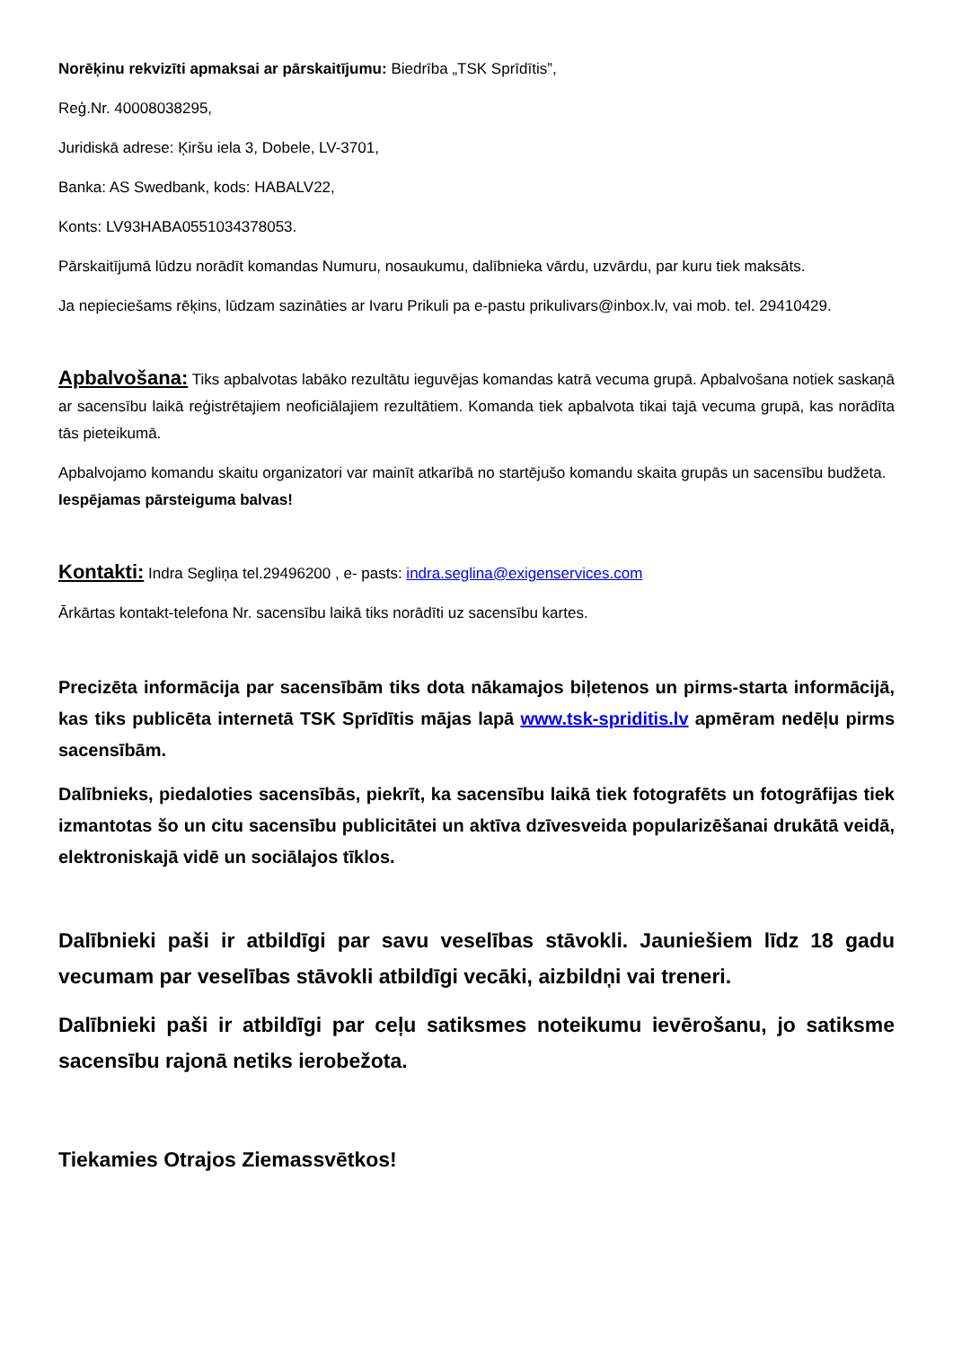Norēķinu rekvizīti apmaksai ar pārskaitījumu: Biedrība „TSK Sprīdītis”,
Reģ.Nr. 40008038295,
Juridiskā adrese: Ķiršu iela 3, Dobele, LV-3701,
Banka: AS Swedbank, kods: HABALV22,
Konts: LV93HABA0551034378053.
Pārskaitījumā lūdzu norādīt komandas Numuru, nosaukumu, dalībnieka vārdu, uzvārdu, par kuru tiek maksāts.
Ja nepieciešams rēķins, lūdzam sazināties ar Ivaru Prikuli pa e-pastu prikulivars@inbox.lv, vai mob. tel. 29410429.
Apbalvošana: Tiks apbalvotas labāko rezultātu ieguvējas komandas katrā vecuma grupā. Apbalvošana notiek saskaņā ar sacensību laikā reģistrētajiem neoficiālajiem rezultātiem. Komanda tiek apbalvota tikai tajā vecuma grupā, kas norādīta tās pieteikumā.
Apbalvojamo komandu skaitu organizatori var mainīt atkarībā no startējušo komandu skaita grupās un sacensību budžeta. Iespējamas pārsteiguma balvas!
Kontakti: Indra Segliņa tel.29496200 , e- pasts: indra.seglina@exigenservices.com
Ārkārtas kontakt-telefona Nr. sacensību laikā tiks norādīti uz sacensību kartes.
Precizēta informācija par sacensībām tiks dota nākamajos biļetenos un pirms-starta informācijā, kas tiks publicēta internetā TSK Sprīdītis mājas lapā www.tsk-spriditis.lv apmēram nedēļu pirms sacensībām.
Dalībnieks, piedaloties sacensībās, piekrīt, ka sacensību laikā tiek fotografēts un fotogrāfijas tiek izmantotas šo un citu sacensību publicitātei un aktīva dzīvesveida popularizēšanai drukātā veidā, elektroniskajā vidē un sociālajos tīklos.
Dalībnieki paši ir atbildīgi par savu veselības stāvokli. Jauniešiem līdz 18 gadu vecumam par veselības stāvokli atbildīgi vecāki, aizbildņi vai treneri.
Dalībnieki paši ir atbildīgi par ceļu satiksmes noteikumu ievērošanu, jo satiksme sacensību rajonā netiks ierobežota.
Tiekamies Otrajos Ziemassvētkos!